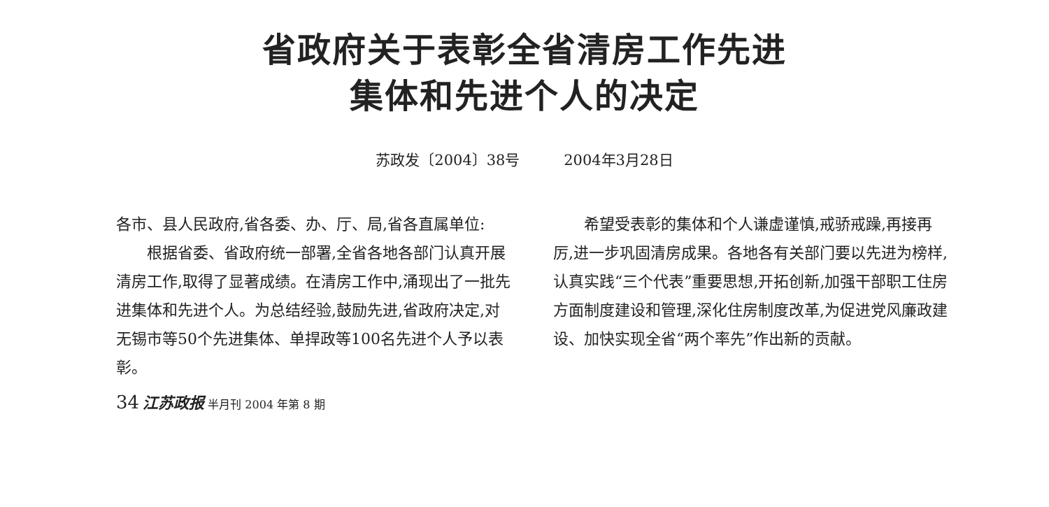省政府关于表彰全省清房工作先进
集体和先进个人的决定
苏政发〔2004〕38号 2004年3月28日
各市、县人民政府,省各委、办、厅、局,省各直属单位:
根据省委、省政府统一部署,全省各地各部门认真开展清房工作,取得了显著成绩。在清房工作中,涌现出了一批先进集体和先进个人。为总结经验,鼓励先进,省政府决定,对无锡市等50个先进集体、单捍政等100名先进个人予以表彰。
希望受表彰的集体和个人谦虚谨慎,戒骄戒躁,再接再厉,进一步巩固清房成果。各地各有关部门要以先进为榜样,认真实践“三个代表”重要思想,开拓创新,加强干部职工住房方面制度建设和管理,深化住房制度改革,为促进党风廉政建设、加快实现全省“两个率先”作出新的贡献。
34 江苏政报 半月刊 2004 年第 8 期